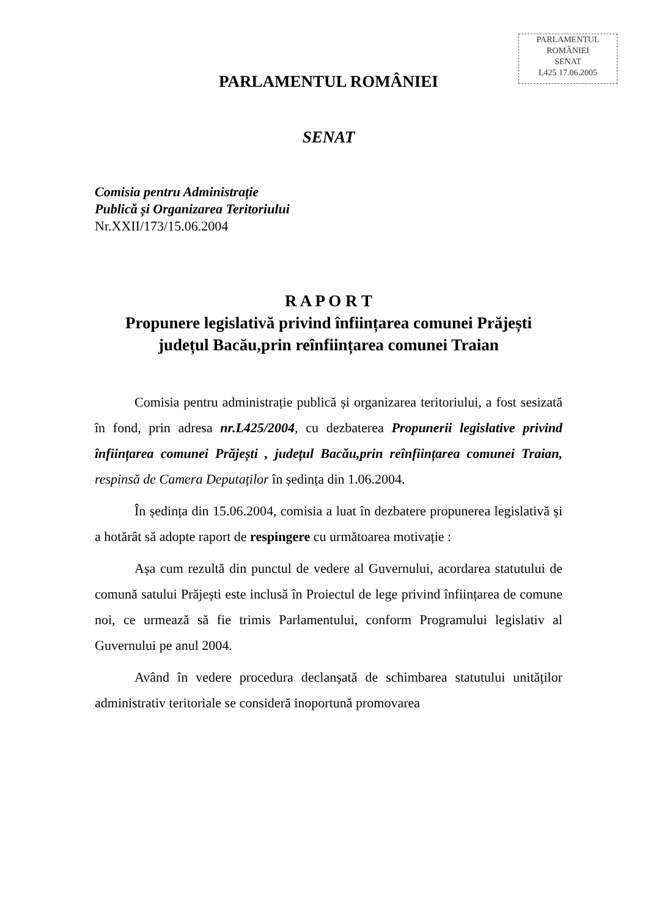PARLAMENTUL ROMÂNIEI
SENAT
L425 17.06.2005
PARLAMENTUL ROMÂNIEI
SENAT
Comisia pentru Administrație
Publică și Organizarea Teritoriului
Nr.XXII/173/15.06.2004
R A P O R T
Propunere legislativă privind înființarea comunei Prăjești
județul Bacău,prin reînființarea comunei Traian
Comisia pentru administrație publică și organizarea teritoriului, a fost sesizată în fond, prin adresa nr.L425/2004, cu dezbaterea Propunerii legislative privind înființarea comunei Prăjești , județul Bacău,prin reînființarea comunei Traian, respinsă de Camera Deputaților în ședința din 1.06.2004.
În ședința din 15.06.2004, comisia a luat în dezbatere propunerea legislativă și a hotărât să adopte raport de respingere cu următoarea motivație :
Așa cum rezultă din punctul de vedere al Guvernului, acordarea statutului de comună satului Prăjești este inclusă în Proiectul de lege privind înființarea de comune noi, ce urmează să fie trimis Parlamentului, conform Programului legislativ al Guvernului pe anul 2004.
Având în vedere procedura declanșată de schimbarea statutului unităților administrativ teritoriale se consideră inoportună promovarea